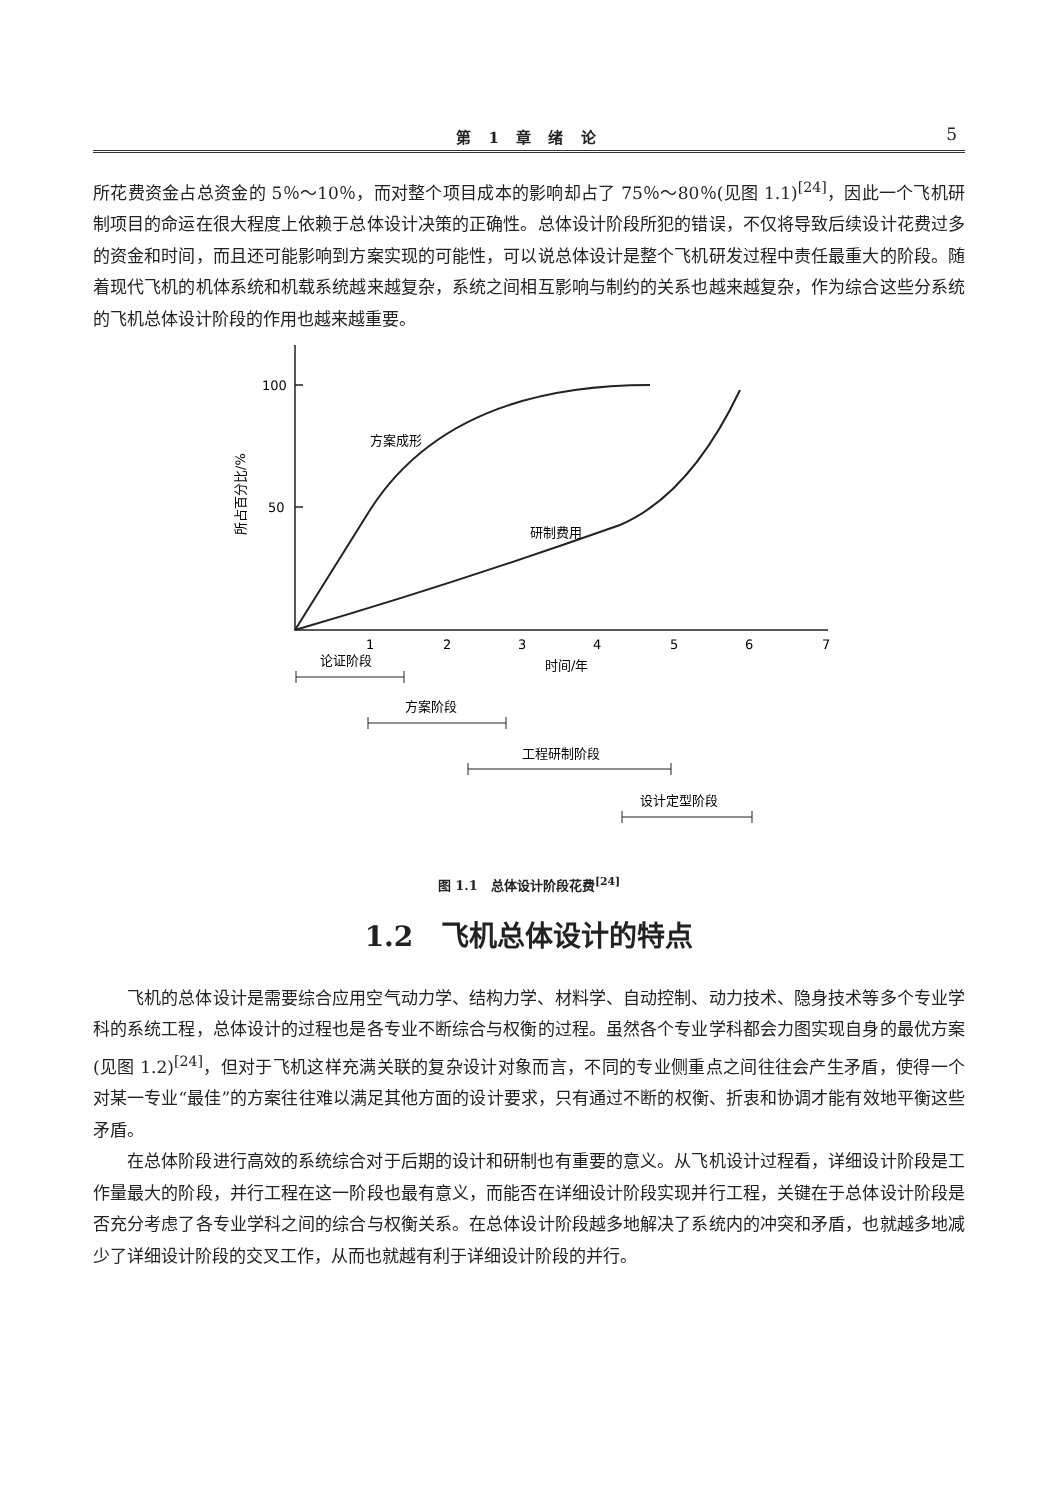第 1 章 绪 论
5
所花费资金占总资金的 5％～10％，而对整个项目成本的影响却占了 75％～80％(见图 1.1)<sup>[24]</sup>，因此一个飞机研制项目的命运在很大程度上依赖于总体设计决策的正确性。总体设计阶段所犯的错误，不仅将导致后续设计花费过多的资金和时间，而且还可能影响到方案实现的可能性，可以说总体设计是整个飞机研发过程中责任最重大的阶段。随着现代飞机的机体系统和机载系统越来越复杂，系统之间相互影响与制约的关系也越来越复杂，作为综合这些分系统的飞机总体设计阶段的作用也越来越重要。
100
50
所占百分比/%
方案成形
研制费用
1
2
3
4
5
6
7
时间/年
论证阶段
方案阶段
工程研制阶段
设计定型阶段
图 1.1　总体设计阶段花费<sup>[24]</sup>
1.2　飞机总体设计的特点
飞机的总体设计是需要综合应用空气动力学、结构力学、材料学、自动控制、动力技术、隐身技术等多个专业学科的系统工程，总体设计的过程也是各专业不断综合与权衡的过程。虽然各个专业学科都会力图实现自身的最优方案(见图 1.2)<sup>[24]</sup>，但对于飞机这样充满关联的复杂设计对象而言，不同的专业侧重点之间往往会产生矛盾，使得一个对某一专业“最佳”的方案往往难以满足其他方面的设计要求，只有通过不断的权衡、折衷和协调才能有效地平衡这些矛盾。
在总体阶段进行高效的系统综合对于后期的设计和研制也有重要的意义。从飞机设计过程看，详细设计阶段是工作量最大的阶段，并行工程在这一阶段也最有意义，而能否在详细设计阶段实现并行工程，关键在于总体设计阶段是否充分考虑了各专业学科之间的综合与权衡关系。在总体设计阶段越多地解决了系统内的冲突和矛盾，也就越多地减少了详细设计阶段的交叉工作，从而也就越有利于详细设计阶段的并行。